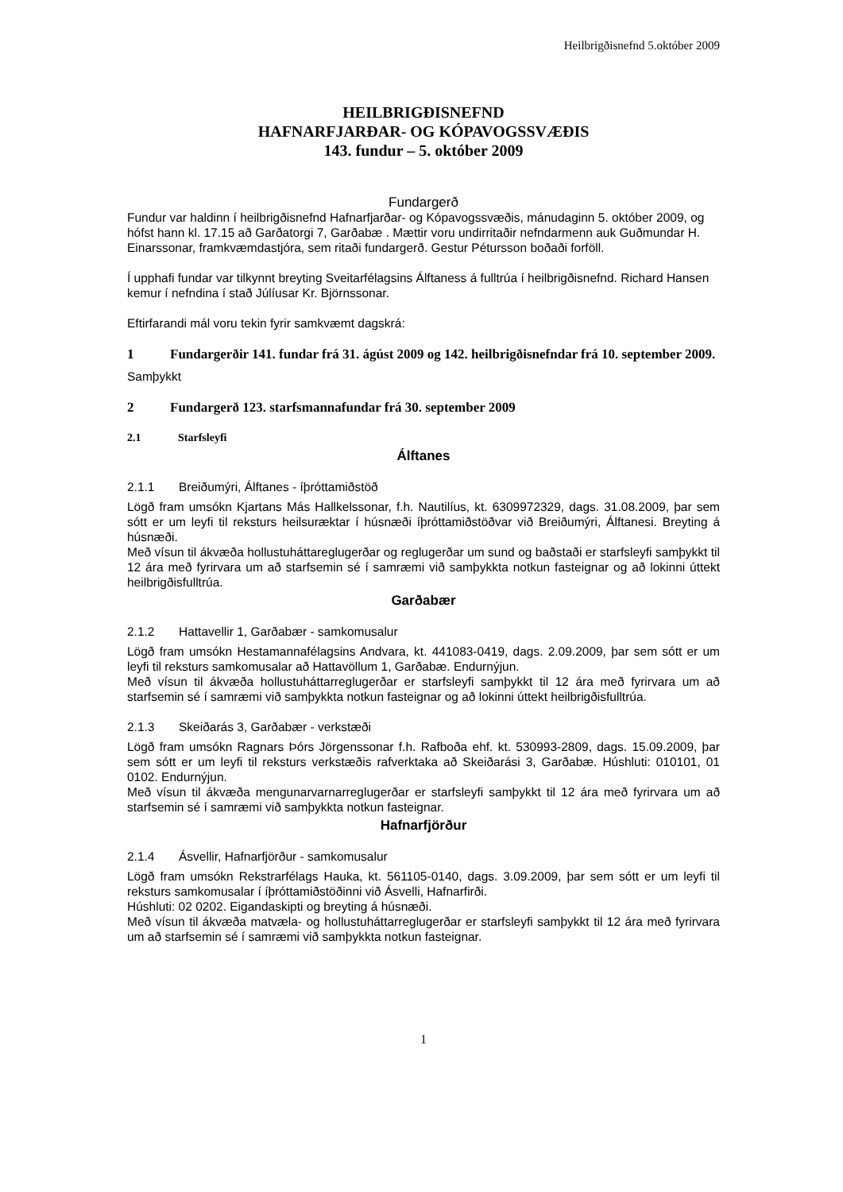Heilbrigðisnefnd 5.október 2009
HEILBRIGÐISNEFND
HAFNARFJARÐAR- OG KÓPAVOGSSVÆÐIS
143. fundur – 5. október 2009
Fundargerð
Fundur var haldinn í heilbrigðisnefnd Hafnarfjarðar- og Kópavogssvæðis, mánudaginn 5. október 2009, og hófst hann kl. 17.15 að Garðatorgi 7, Garðabæ . Mættir voru undirritaðir nefndarmenn auk Guðmundar H. Einarssonar, framkvæmdastjóra, sem ritaði fundargerð. Gestur Pétursson boðaði forföll.
Í upphafi fundar var tilkynnt breyting Sveitarfélagsins Álftaness á fulltrúa í heilbrigðisnefnd. Richard Hansen kemur í nefndina í stað Júlíusar Kr. Björnssonar.
Eftirfarandi mál voru tekin fyrir samkvæmt dagskrá:
1 Fundargerðir 141. fundar frá 31. ágúst 2009 og 142. heilbrigðisnefndar frá 10. september 2009.
Samþykkt
2 Fundargerð 123. starfsmannafundar frá 30. september 2009
2.1 Starfsleyfi
Álftanes
2.1.1 Breiðumýri, Álftanes - íþróttamiðstöð
Lögð fram umsókn Kjartans Más Hallkelssonar, f.h. Nautilíus, kt. 6309972329, dags. 31.08.2009, þar sem sótt er um leyfi til reksturs heilsuræktar í húsnæði íþróttamiðstöðvar við Breiðumýri, Álftanesi. Breyting á húsnæði.
Með vísun til ákvæða hollustuháttareglugerðar og reglugerðar um sund og baðstaði er starfsleyfi samþykkt til 12 ára með fyrirvara um að starfsemin sé í samræmi við samþykkta notkun fasteignar og að lokinni úttekt heilbrigðisfulltrúa.
Garðabær
2.1.2 Hattavellir 1, Garðabær - samkomusalur
Lögð fram umsókn Hestamannafélagsins Andvara, kt. 441083-0419, dags. 2.09.2009, þar sem sótt er um leyfi til reksturs samkomusalar að Hattavöllum 1, Garðabæ. Endurnýjun.
Með vísun til ákvæða hollustuháttarreglugerðar er starfsleyfi samþykkt til 12 ára með fyrirvara um að starfsemin sé í samræmi við samþykkta notkun fasteignar og að lokinni úttekt heilbrigðisfulltrúa.
2.1.3 Skeiðarás 3, Garðabær - verkstæði
Lögð fram umsókn Ragnars Þórs Jörgenssonar f.h. Rafboða ehf. kt. 530993-2809, dags. 15.09.2009, þar sem sótt er um leyfi til reksturs verkstæðis rafverktaka að Skeiðarási 3, Garðabæ. Húshluti: 010101, 01 0102. Endurnýjun.
Með vísun til ákvæða mengunarvarnarreglugerðar er starfsleyfi samþykkt til 12 ára með fyrirvara um að starfsemin sé í samræmi við samþykkta notkun fasteignar.
Hafnarfjörður
2.1.4 Ásvellir, Hafnarfjörður - samkomusalur
Lögð fram umsókn Rekstrarfélags Hauka, kt. 561105-0140, dags. 3.09.2009, þar sem sótt er um leyfi til reksturs samkomusalar í íþróttamiðstöðinni við Ásvelli, Hafnarfirði.
Húshluti: 02 0202. Eigandaskipti og breyting á húsnæði.
Með vísun til ákvæða matvæla- og hollustuháttarreglugerðar er starfsleyfi samþykkt til 12 ára með fyrirvara um að starfsemin sé í samræmi við samþykkta notkun fasteignar.
1